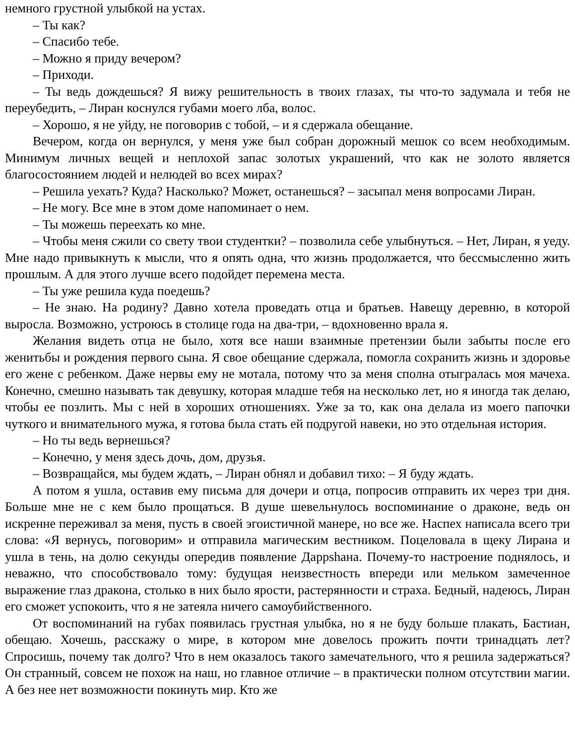немного грустной улыбкой на устах.
– Ты как?
– Спасибо тебе.
– Можно я приду вечером?
– Приходи.
– Ты ведь дождешься? Я вижу решительность в твоих глазах, ты что-то задумала и тебя не переубедить, – Лиран коснулся губами моего лба, волос.
– Хорошо, я не уйду, не поговорив с тобой, – и я сдержала обещание.
Вечером, когда он вернулся, у меня уже был собран дорожный мешок со всем необходимым. Минимум личных вещей и неплохой запас золотых украшений, что как не золото является благосостоянием людей и нелюдей во всех мирах?
– Решила уехать? Куда? Насколько? Может, останешься? – засыпал меня вопросами Лиран.
– Не могу. Все мне в этом доме напоминает о нем.
– Ты можешь переехать ко мне.
– Чтобы меня сжили со свету твои студентки? – позволила себе улыбнуться. – Нет, Лиран, я уеду. Мне надо привыкнуть к мысли, что я опять одна, что жизнь продолжается, что бессмысленно жить прошлым. А для этого лучше всего подойдет перемена места.
– Ты уже решила куда поедешь?
– Не знаю. На родину? Давно хотела проведать отца и братьев. Навещу деревню, в которой выросла. Возможно, устроюсь в столице года на два-три, – вдохновенно врала я.
Желания видеть отца не было, хотя все наши взаимные претензии были забыты после его женитьбы и рождения первого сына. Я свое обещание сдержала, помогла сохранить жизнь и здоровье его жене с ребенком. Даже нервы ему не мотала, потому что за меня сполна отыгралась моя мачеха. Конечно, смешно называть так девушку, которая младше тебя на несколько лет, но я иногда так делаю, чтобы ее позлить. Мы с ней в хороших отношениях. Уже за то, как она делала из моего папочки чуткого и внимательного мужа, я готова была стать ей подругой навеки, но это отдельная история.
– Но ты ведь вернешься?
– Конечно, у меня здесь дочь, дом, друзья.
– Возвращайся, мы будем ждать, – Лиран обнял и добавил тихо: – Я буду ждать.
А потом я ушла, оставив ему письма для дочери и отца, попросив отправить их через три дня. Больше мне не с кем было прощаться. В душе шевельнулось воспоминание о драконе, ведь он искренне переживал за меня, пусть в своей эгоистичной манере, но все же. Наспех написала всего три слова: «Я вернусь, поговорим» и отправила магическим вестником. Поцеловала в щеку Лирана и ушла в тень, на долю секунды опередив появление Даррshана. Почему-то настроение поднялось, и неважно, что способствовало тому: будущая неизвестность впереди или мельком замеченное выражение глаз дракона, столько в них было ярости, растерянности и страха. Бедный, надеюсь, Лиран его сможет успокоить, что я не затеяла ничего самоубийственного.
От воспоминаний на губах появилась грустная улыбка, но я не буду больше плакать, Бастиан, обещаю. Хочешь, расскажу о мире, в котором мне довелось прожить почти тринадцать лет? Спросишь, почему так долго? Что в нем оказалось такого замечательного, что я решила задержаться? Он странный, совсем не похож на наш, но главное отличие – в практически полном отсутствии магии. А без нее нет возможности покинуть мир. Кто же